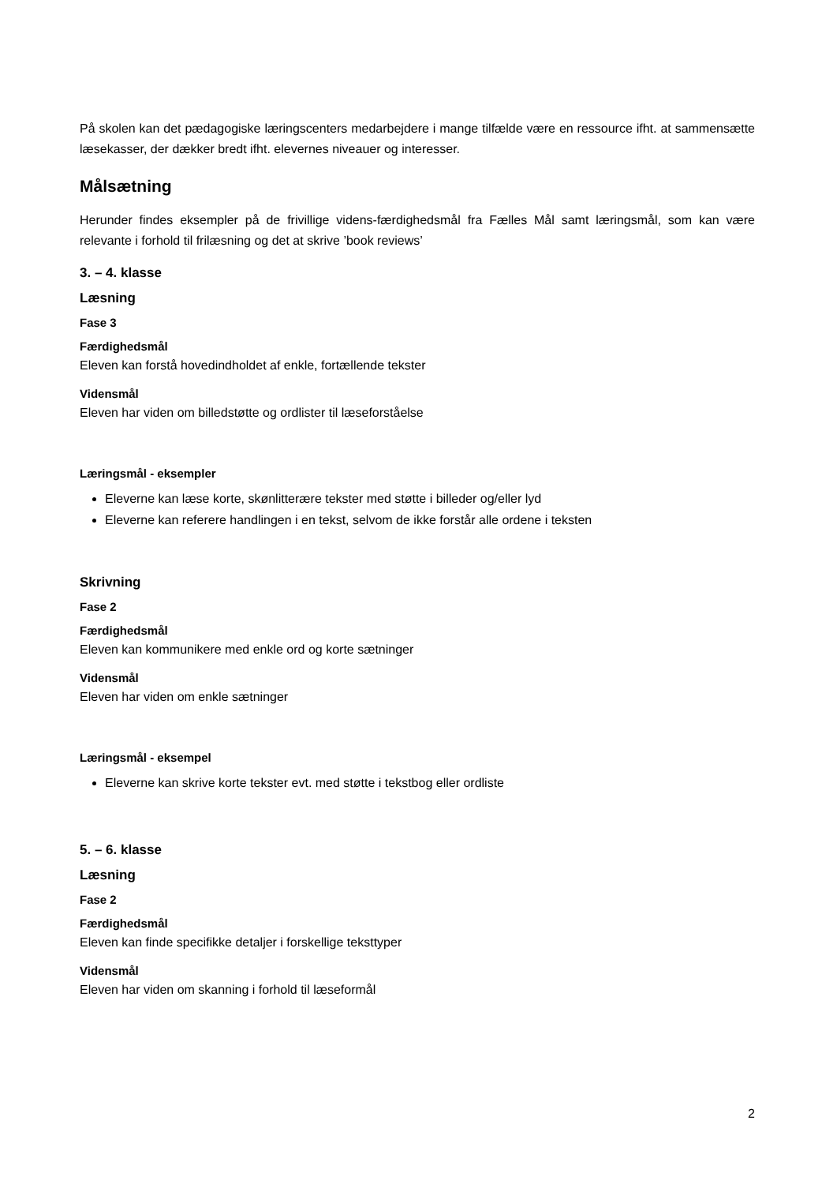På skolen kan det pædagogiske læringscenters medarbejdere i mange tilfælde være en ressource ifht. at sammensætte læsekasser, der dækker bredt ifht. elevernes niveauer og interesser.
Målsætning
Herunder findes eksempler på de frivillige videns-færdighedsmål fra Fælles Mål samt læringsmål, som kan være relevante i forhold til frilæsning og det at skrive ’book reviews’
3. – 4. klasse
Læsning
Fase 3
Færdighedsmål
Eleven kan forstå hovedindholdet af enkle, fortællende tekster
Vidensmål
Eleven har viden om billedstøtte og ordlister til læseforståelse
Læringsmål - eksempler
Eleverne kan læse korte, skønlitterære tekster med støtte i billeder og/eller lyd
Eleverne kan referere handlingen i en tekst, selvom de ikke forstår alle ordene i teksten
Skrivning
Fase 2
Færdighedsmål
Eleven kan kommunikere med enkle ord og korte sætninger
Vidensmål
Eleven har viden om enkle sætninger
Læringsmål - eksempel
Eleverne kan skrive korte tekster evt. med støtte i tekstbog eller ordliste
5. – 6. klasse
Læsning
Fase 2
Færdighedsmål
Eleven kan finde specifikke detaljer i forskellige teksttyper
Vidensmål
Eleven har viden om skanning i forhold til læseformål
2